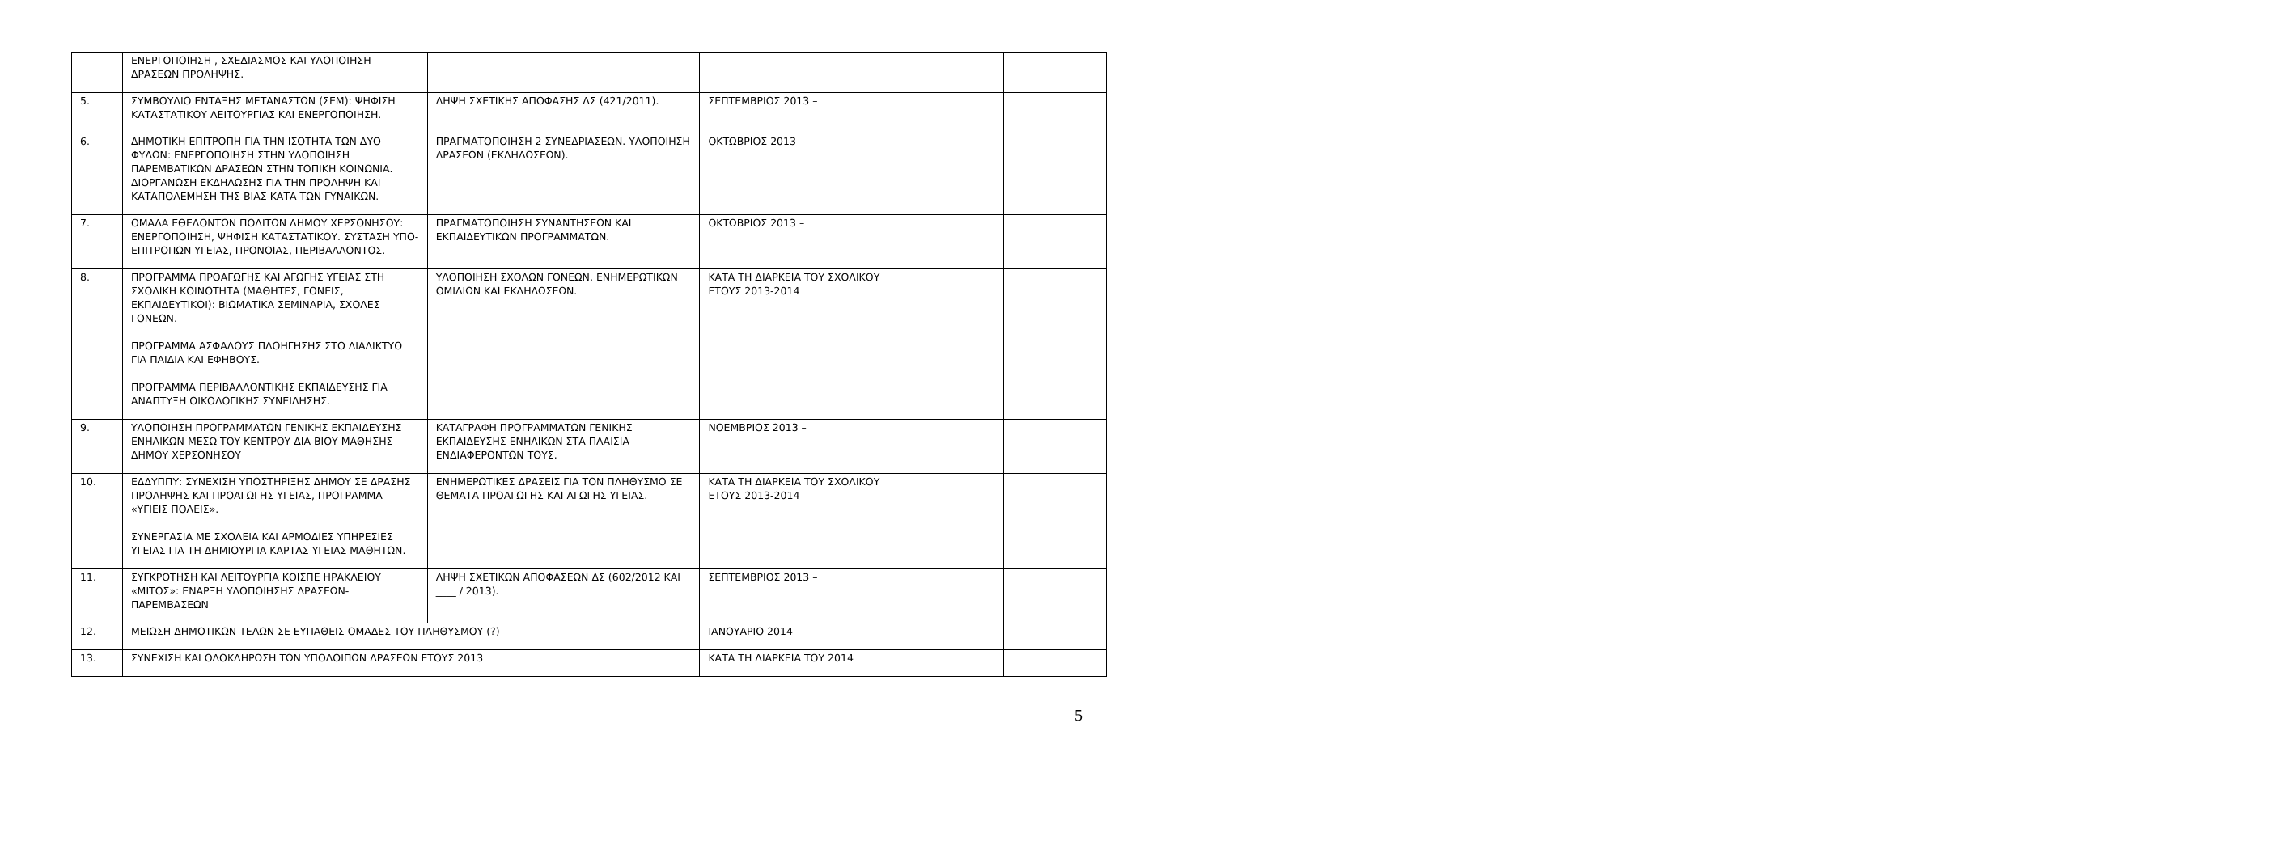| | ΕΝΕΡΓΟΠΟΙΗΣΗ , ΣΧΕΔΙΑΣΜΟΣ ΚΑΙ ΥΛΟΠΟΙΗΣΗ ΔΡΑΣΕΩΝ ΠΡΟΛΗΨΗΣ. | | | | |
| 5. | ΣΥΜΒΟΥΛΙΟ ΕΝΤΑΞΗΣ ΜΕΤΑΝΑΣΤΩΝ (ΣΕΜ): ΨΗΦΙΣΗ ΚΑΤΑΣΤΑΤΙΚΟΥ ΛΕΙΤΟΥΡΓΙΑΣ ΚΑΙ ΕΝΕΡΓΟΠΟΙΗΣΗ. | ΛΗΨΗ ΣΧΕΤΙΚΗΣ ΑΠΟΦΑΣΗΣ ΔΣ (421/2011). | ΣΕΠΤΕΜΒΡΙΟΣ 2013 – | | |
| 6. | ΔΗΜΟΤΙΚΗ ΕΠΙΤΡΟΠΗ ΓΙΑ ΤΗΝ ΙΣΟΤΗΤΑ ΤΩΝ ΔΥΟ ΦΥΛΩΝ: ΕΝΕΡΓΟΠΟΙΗΣΗ ΣΤΗΝ ΥΛΟΠΟΙΗΣΗ ΠΑΡΕΜΒΑΤΙΚΩΝ ΔΡΑΣΕΩΝ ΣΤΗΝ ΤΟΠΙΚΗ ΚΟΙΝΩΝΙΑ. ΔΙΟΡΓΑΝΩΣΗ ΕΚΔΗΛΩΣΗΣ ΓΙΑ ΤΗΝ ΠΡΟΛΗΨΗ ΚΑΙ ΚΑΤΑΠΟΛΕΜΗΣΗ ΤΗΣ ΒΙΑΣ ΚΑΤΑ ΤΩΝ ΓΥΝΑΙΚΩΝ. | ΠΡΑΓΜΑΤΟΠΟΙΗΣΗ 2 ΣΥΝΕΔΡΙΑΣΕΩΝ. ΥΛΟΠΟΙΗΣΗ ΔΡΑΣΕΩΝ (ΕΚΔΗΛΩΣΕΩΝ). | ΟΚΤΩΒΡΙΟΣ 2013 – | | |
| 7. | ΟΜΑΔΑ ΕΘΕΛΟΝΤΩΝ ΠΟΛΙΤΩΝ ΔΗΜΟΥ ΧΕΡΣΟΝΗΣΟΥ: ΕΝΕΡΓΟΠΟΙΗΣΗ, ΨΗΦΙΣΗ ΚΑΤΑΣΤΑΤΙΚΟΥ. ΣΥΣΤΑΣΗ ΥΠΟ-ΕΠΙΤΡΟΠΩΝ ΥΓΕΙΑΣ, ΠΡΟΝΟΙΑΣ, ΠΕΡΙΒΑΛΛΟΝΤΟΣ. | ΠΡΑΓΜΑΤΟΠΟΙΗΣΗ ΣΥΝΑΝΤΗΣΕΩΝ ΚΑΙ ΕΚΠΑΙΔΕΥΤΙΚΩΝ ΠΡΟΓΡΑΜΜΑΤΩΝ. | ΟΚΤΩΒΡΙΟΣ 2013 – | | |
| 8. | ΠΡΟΓΡΑΜΜΑ ΠΡΟΑΓΩΓΗΣ ΚΑΙ ΑΓΩΓΗΣ ΥΓΕΙΑΣ ΣΤΗ ΣΧΟΛΙΚΗ ΚΟΙΝΟΤΗΤΑ (ΜΑΘΗΤΕΣ, ΓΟΝΕΙΣ, ΕΚΠΑΙΔΕΥΤΙΚΟΙ): ΒΙΩΜΑΤΙΚΑ ΣΕΜΙΝΑΡΙΑ, ΣΧΟΛΕΣ ΓΟΝΕΩΝ. ΠΡΟΓΡΑΜΜΑ ΑΣΦΑΛΟΥΣ ΠΛΟΗΓΗΣΗΣ ΣΤΟ ΔΙΑΔΙΚΤΥΟ ΓΙΑ ΠΑΙΔΙΑ ΚΑΙ ΕΦΗΒΟΥΣ. ΠΡΟΓΡΑΜΜΑ ΠΕΡΙΒΑΛΛΟΝΤΙΚΗΣ ΕΚΠΑΙΔΕΥΣΗΣ ΓΙΑ ΑΝΑΠΤΥΞΗ ΟΙΚΟΛΟΓΙΚΗΣ ΣΥΝΕΙΔΗΣΗΣ. | ΥΛΟΠΟΙΗΣΗ ΣΧΟΛΩΝ ΓΟΝΕΩΝ, ΕΝΗΜΕΡΩΤΙΚΩΝ ΟΜΙΛΙΩΝ ΚΑΙ ΕΚΔΗΛΩΣΕΩΝ. | ΚΑΤΑ ΤΗ ΔΙΑΡΚΕΙΑ ΤΟΥ ΣΧΟΛΙΚΟΥ ΕΤΟΥΣ 2013-2014 | | |
| 9. | ΥΛΟΠΟΙΗΣΗ ΠΡΟΓΡΑΜΜΑΤΩΝ ΓΕΝΙΚΗΣ ΕΚΠΑΙΔΕΥΣΗΣ ΕΝΗΛΙΚΩΝ ΜΕΣΩ ΤΟΥ ΚΕΝΤΡΟΥ ΔΙΑ ΒΙΟΥ ΜΑΘΗΣΗΣ ΔΗΜΟΥ ΧΕΡΣΟΝΗΣΟΥ | ΚΑΤΑΓΡΑΦΗ ΠΡΟΓΡΑΜΜΑΤΩΝ ΓΕΝΙΚΗΣ ΕΚΠΑΙΔΕΥΣΗΣ ΕΝΗΛΙΚΩΝ ΣΤΑ ΠΛΑΙΣΙΑ ΕΝΔΙΑΦΕΡΟΝΤΩΝ ΤΟΥΣ. | ΝΟΕΜΒΡΙΟΣ 2013 – | | |
| 10. | ΕΔΔΥΠΠΥ: ΣΥΝΕΧΙΣΗ ΥΠΟΣΤΗΡΙΞΗΣ ΔΗΜΟΥ ΣΕ ΔΡΑΣΗΣ ΠΡΟΛΗΨΗΣ ΚΑΙ ΠΡΟΑΓΩΓΗΣ ΥΓΕΙΑΣ, ΠΡΟΓΡΑΜΜΑ «ΥΓΙΕΙΣ ΠΟΛΕΙΣ». ΣΥΝΕΡΓΑΣΙΑ ΜΕ ΣΧΟΛΕΙΑ ΚΑΙ ΑΡΜΟΔΙΕΣ ΥΠΗΡΕΣΙΕΣ ΥΓΕΙΑΣ ΓΙΑ ΤΗ ΔΗΜΙΟΥΡΓΙΑ ΚΑΡΤΑΣ ΥΓΕΙΑΣ ΜΑΘΗΤΩΝ. | ΕΝΗΜΕΡΩΤΙΚΕΣ ΔΡΑΣΕΙΣ ΓΙΑ ΤΟΝ ΠΛΗΘΥΣΜΟ ΣΕ ΘΕΜΑΤΑ ΠΡΟΑΓΩΓΗΣ ΚΑΙ ΑΓΩΓΗΣ ΥΓΕΙΑΣ. | ΚΑΤΑ ΤΗ ΔΙΑΡΚΕΙΑ ΤΟΥ ΣΧΟΛΙΚΟΥ ΕΤΟΥΣ 2013-2014 | | |
| 11. | ΣΥΓΚΡΟΤΗΣΗ ΚΑΙ ΛΕΙΤΟΥΡΓΙΑ ΚΟΙΣΠΕ ΗΡΑΚΛΕΙΟΥ «ΜΙΤΟΣ»: ΕΝΑΡΞΗ ΥΛΟΠΟΙΗΣΗΣ ΔΡΑΣΕΩΝ-ΠΑΡΕΜΒΑΣΕΩΝ | ΛΗΨΗ ΣΧΕΤΙΚΩΝ ΑΠΟΦΑΣΕΩΝ ΔΣ (602/2012 ΚΑΙ ____ / 2013). | ΣΕΠΤΕΜΒΡΙΟΣ 2013 – | | |
| 12. | ΜΕΙΩΣΗ ΔΗΜΟΤΙΚΩΝ ΤΕΛΩΝ ΣΕ ΕΥΠΑΘΕΙΣ ΟΜΑΔΕΣ ΤΟΥ ΠΛΗΘΥΣΜΟΥ (?) | | ΙΑΝΟΥΑΡΙΟ 2014 – | | |
| 13. | ΣΥΝΕΧΙΣΗ ΚΑΙ ΟΛΟΚΛΗΡΩΣΗ ΤΩΝ ΥΠΟΛΟΙΠΩΝ ΔΡΑΣΕΩΝ ΕΤΟΥΣ 2013 | | ΚΑΤΑ ΤΗ ΔΙΑΡΚΕΙΑ ΤΟΥ 2014 | | |
5